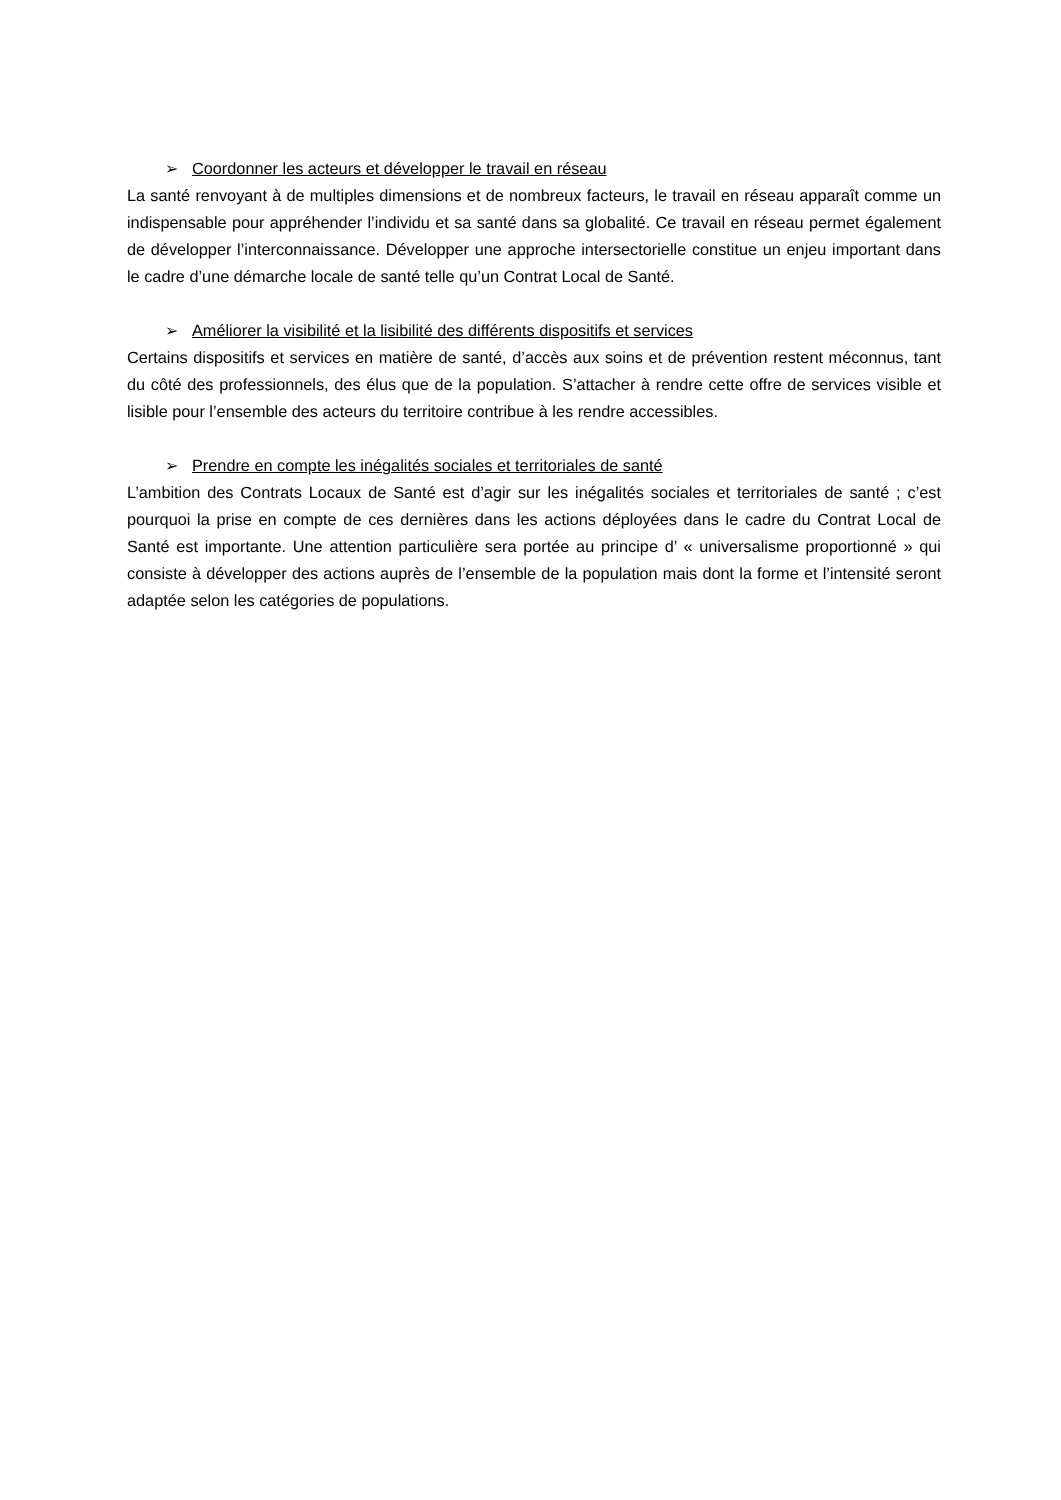➢ Coordonner les acteurs et développer le travail en réseau
La santé renvoyant à de multiples dimensions et de nombreux facteurs, le travail en réseau apparaît comme un indispensable pour appréhender l’individu et sa santé dans sa globalité. Ce travail en réseau permet également de développer l’interconnaissance. Développer une approche intersectorielle constitue un enjeu important dans le cadre d’une démarche locale de santé telle qu’un Contrat Local de Santé.
➢ Améliorer la visibilité et la lisibilité des différents dispositifs et services
Certains dispositifs et services en matière de santé, d’accès aux soins et de prévention restent méconnus, tant du côté des professionnels, des élus que de la population. S’attacher à rendre cette offre de services visible et lisible pour l’ensemble des acteurs du territoire contribue à les rendre accessibles.
➢ Prendre en compte les inégalités sociales et territoriales de santé
L’ambition des Contrats Locaux de Santé est d’agir sur les inégalités sociales et territoriales de santé ; c’est pourquoi la prise en compte de ces dernières dans les actions déployées dans le cadre du Contrat Local de Santé est importante. Une attention particulière sera portée au principe d’ « universalisme proportionné » qui consiste à développer des actions auprès de l’ensemble de la population mais dont la forme et l’intensité seront adaptée selon les catégories de populations.